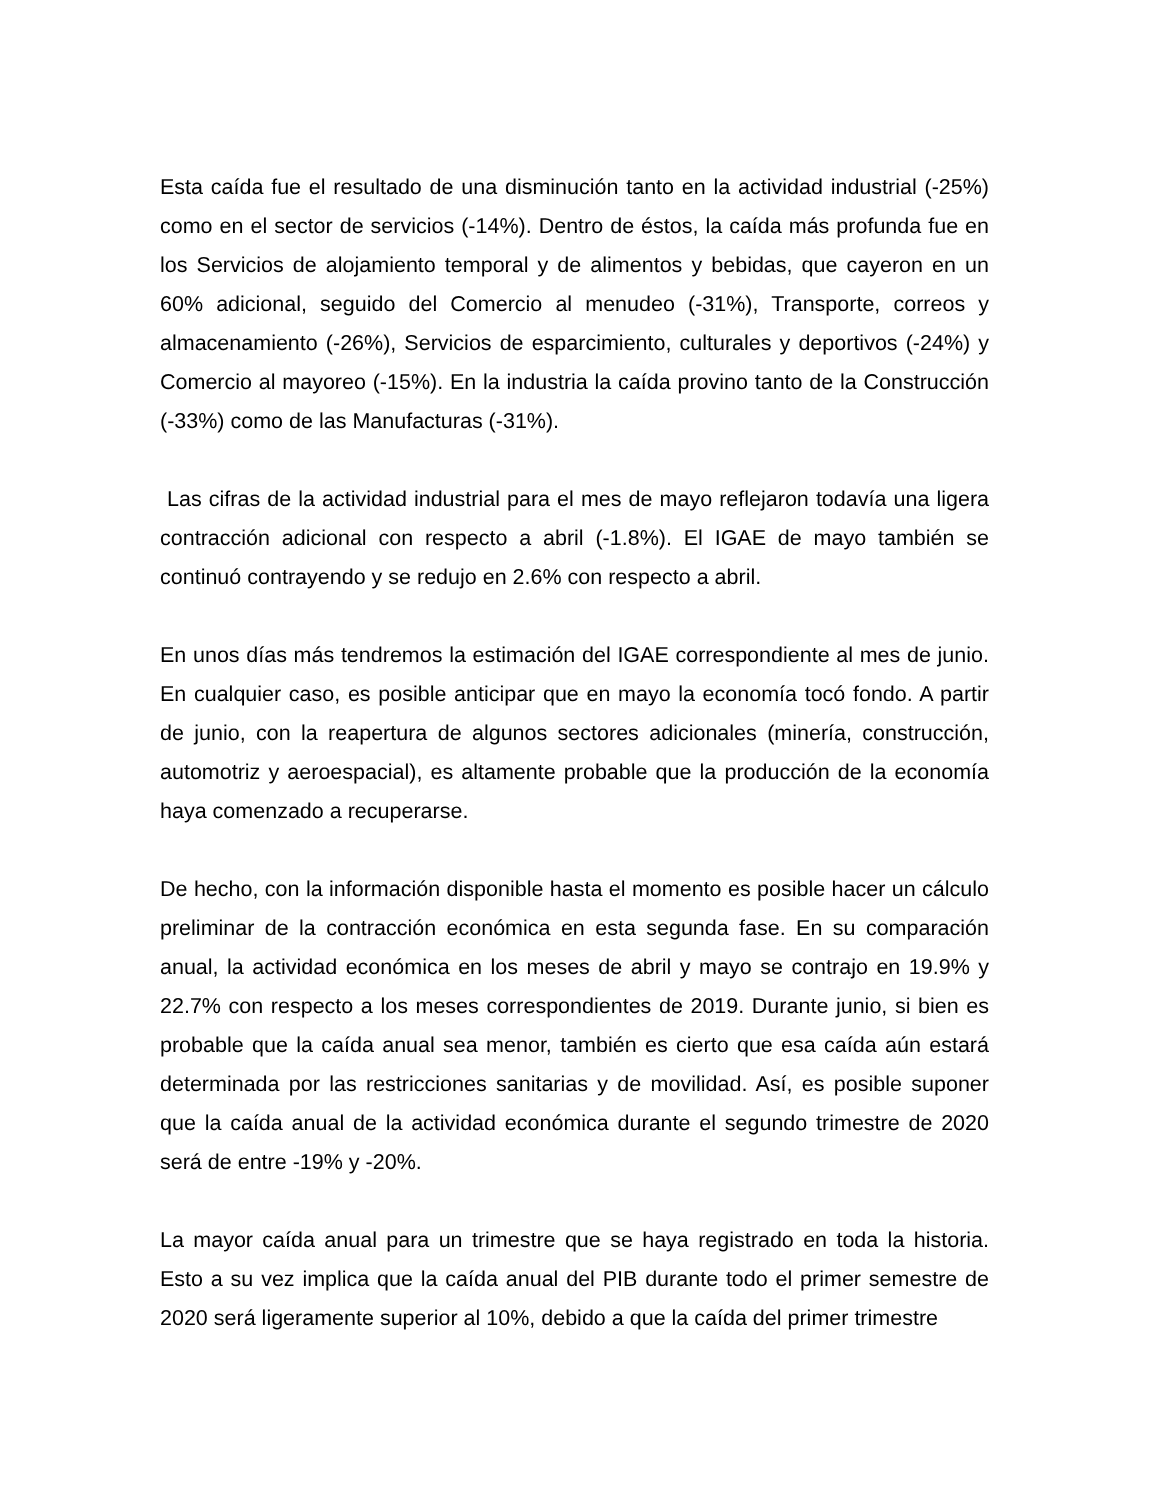Esta caída fue el resultado de una disminución tanto en la actividad industrial (-25%) como en el sector de servicios (-14%). Dentro de éstos, la caída más profunda fue en los Servicios de alojamiento temporal y de alimentos y bebidas, que cayeron en un 60% adicional, seguido del Comercio al menudeo (-31%), Transporte, correos y almacenamiento (-26%), Servicios de esparcimiento, culturales y deportivos (-24%) y Comercio al mayoreo (-15%). En la industria la caída provino tanto de la Construcción (-33%) como de las Manufacturas (-31%).
Las cifras de la actividad industrial para el mes de mayo reflejaron todavía una ligera contracción adicional con respecto a abril (-1.8%). El IGAE de mayo también se continuó contrayendo y se redujo en 2.6% con respecto a abril.
En unos días más tendremos la estimación del IGAE correspondiente al mes de junio. En cualquier caso, es posible anticipar que en mayo la economía tocó fondo. A partir de junio, con la reapertura de algunos sectores adicionales (minería, construcción, automotriz y aeroespacial), es altamente probable que la producción de la economía haya comenzado a recuperarse.
De hecho, con la información disponible hasta el momento es posible hacer un cálculo preliminar de la contracción económica en esta segunda fase. En su comparación anual, la actividad económica en los meses de abril y mayo se contrajo en 19.9% y 22.7% con respecto a los meses correspondientes de 2019. Durante junio, si bien es probable que la caída anual sea menor, también es cierto que esa caída aún estará determinada por las restricciones sanitarias y de movilidad. Así, es posible suponer que la caída anual de la actividad económica durante el segundo trimestre de 2020 será de entre -19% y -20%.
La mayor caída anual para un trimestre que se haya registrado en toda la historia. Esto a su vez implica que la caída anual del PIB durante todo el primer semestre de 2020 será ligeramente superior al 10%, debido a que la caída del primer trimestre